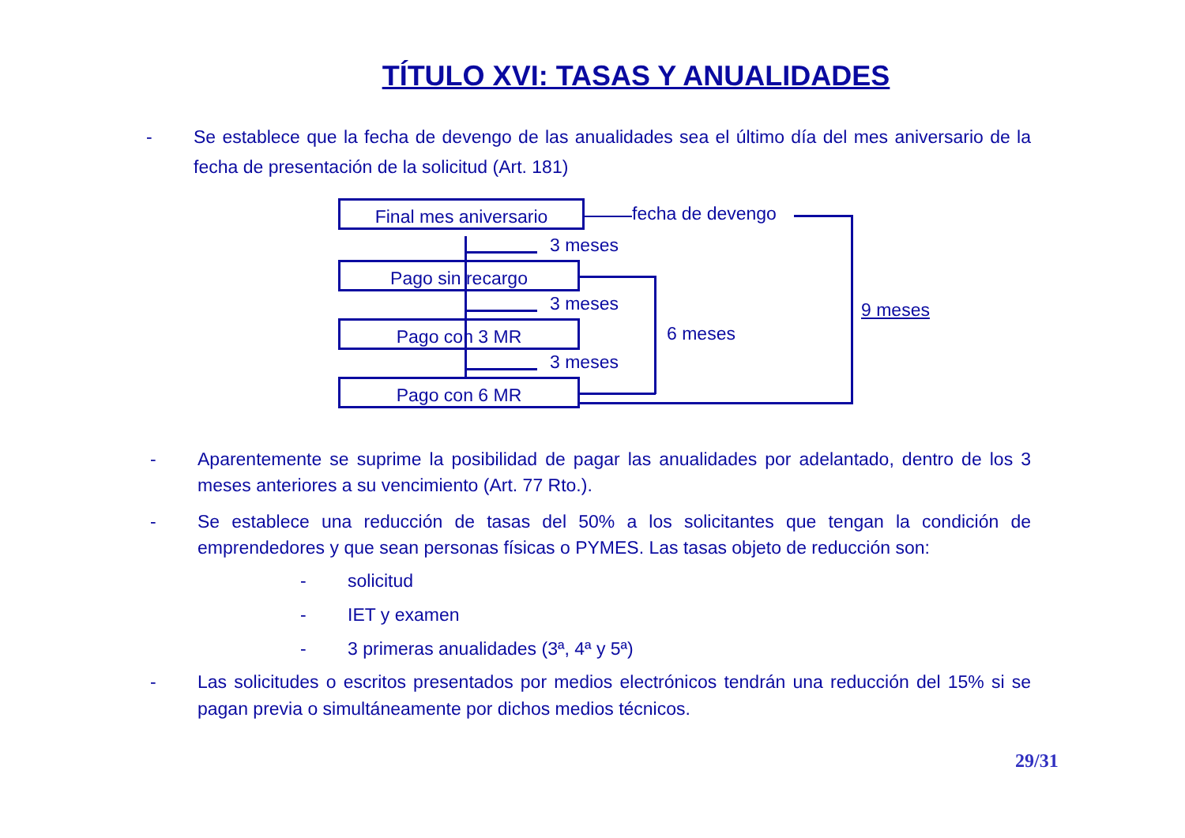TÍTULO XVI: TASAS Y ANUALIDADES
- Se establece que la fecha de devengo de las anualidades sea el último día del mes aniversario de la fecha de presentación de la solicitud (Art. 181)
Final mes aniversario
Pago sin recargo
Pago con 3 MR
Pago con 6 MR
fecha de devengo
3 meses
3 meses
3 meses
6 meses
9 meses
- Aparentemente se suprime la posibilidad de pagar las anualidades por adelantado, dentro de los 3 meses anteriores a su vencimiento (Art. 77 Rto.).
- Se establece una reducción de tasas del 50% a los solicitantes que tengan la condición de emprendedores y que sean personas físicas o PYMES. Las tasas objeto de reducción son:
- solicitud
- IET y examen
- 3 primeras anualidades (3ª, 4ª y 5ª)
- Las solicitudes o escritos presentados por medios electrónicos tendrán una reducción del 15% si se pagan previa o simultáneamente por dichos medios técnicos.
29/31